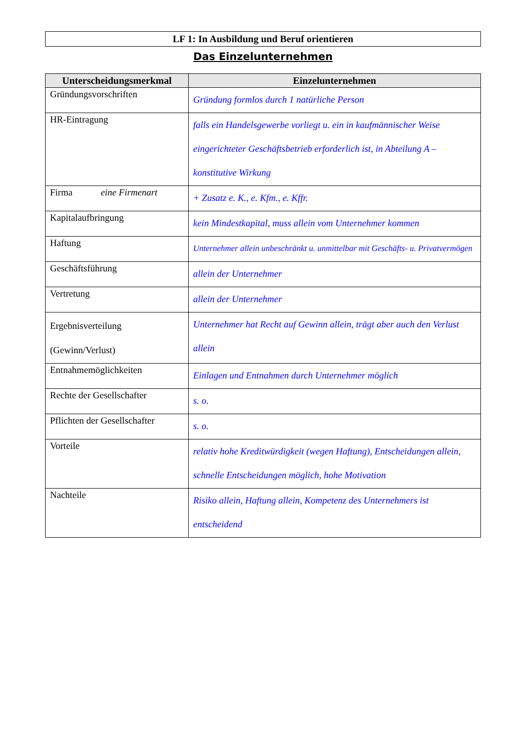LF 1: In Ausbildung und Beruf orientieren
Das Einzelunternehmen
| Unterscheidungsmerkmal | Einzelunternehmen |
| --- | --- |
| Gründungsvorschriften | Gründung formlos durch 1 natürliche Person |
| HR-Eintragung | falls ein Handelsgewerbe vorliegt u. ein in kaufmännischer Weise eingerichteter Geschäftsbetrieb erforderlich ist, in Abteilung A – konstitutive Wirkung |
| Firma eine Firmenart | + Zusatz e. K., e. Kfm., e. Kffr. |
| Kapitalaufbringung | kein Mindestkapital, muss allein vom Unternehmer kommen |
| Haftung | Unternehmer allein unbeschränkt u. unmittelbar mit Geschäfts- u. Privatvermögen |
| Geschäftsführung | allein der Unternehmer |
| Vertretung | allein der Unternehmer |
| Ergebnisverteilung (Gewinn/Verlust) | Unternehmer hat Recht auf Gewinn allein, trägt aber auch den Verlust allein |
| Entnahmemöglichkeiten | Einlagen und Entnahmen durch Unternehmer möglich |
| Rechte der Gesellschafter | s. o. |
| Pflichten der Gesellschafter | s. o. |
| Vorteile | relativ hohe Kreditwürdigkeit (wegen Haftung), Entscheidungen allein, schnelle Entscheidungen möglich, hohe Motivation |
| Nachteile | Risiko allein, Haftung allein, Kompetenz des Unternehmers ist entscheidend |